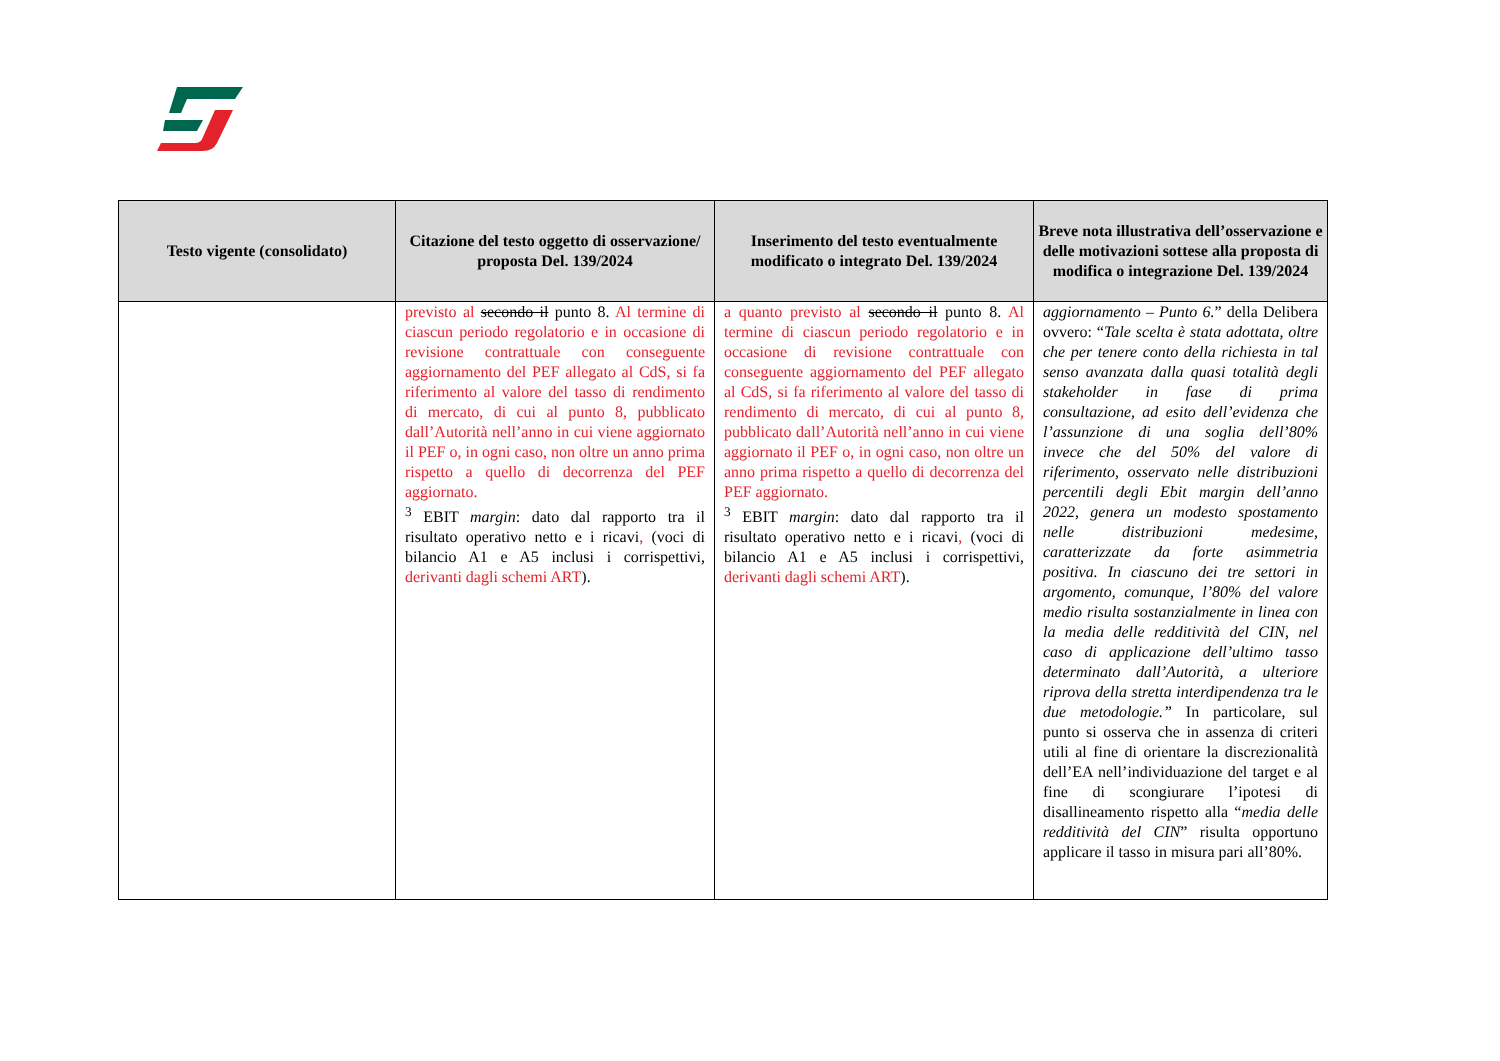| Testo vigente (consolidato) | Citazione del testo oggetto di osservazione/ proposta Del. 139/2024 | Inserimento del testo eventualmente modificato o integrato Del. 139/2024 | Breve nota illustrativa dell’osservazione e delle motivazioni sottese alla proposta di modifica o integrazione Del. 139/2024 |
| --- | --- | --- | --- |
| | previsto al secondo il punto 8. Al termine di ciascun periodo regolatorio e in occasione di revisione contrattuale con conseguente aggiornamento del PEF allegato al CdS, si fa riferimento al valore del tasso di rendimento di mercato, di cui al punto 8, pubblicato dall’Autorità nell’anno in cui viene aggiornato il PEF o, in ogni caso, non oltre un anno prima rispetto a quello di decorrenza del PEF aggiornato. <sup>3</sup> EBIT margin : dato dal rapporto tra il risultato operativo netto e i ricavi , (voci di bilancio A1 e A5 inclusi i corrispettivi, derivanti dagli schemi ART ). | a quanto previsto al secondo il punto 8. Al termine di ciascun periodo regolatorio e in occasione di revisione contrattuale con conseguente aggiornamento del PEF allegato al CdS, si fa riferimento al valore del tasso di rendimento di mercato, di cui al punto 8, pubblicato dall’Autorità nell’anno in cui viene aggiornato il PEF o, in ogni caso, non oltre un anno prima rispetto a quello di decorrenza del PEF aggiornato. <sup>3</sup> EBIT margin : dato dal rapporto tra il risultato operativo netto e i ricavi , (voci di bilancio A1 e A5 inclusi i corrispettivi, derivanti dagli schemi ART ). | aggiornamento – Punto 6. ” della Delibera ovvero: “ Tale scelta è stata adottata, oltre che per tenere conto della richiesta in tal senso avanzata dalla quasi totalità degli stakeholder in fase di prima consultazione, ad esito dell’evidenza che l’assunzione di una soglia dell’80% invece che del 50% del valore di riferimento, osservato nelle distribuzioni percentili degli Ebit margin dell’anno 2022, genera un modesto spostamento nelle distribuzioni medesime, caratterizzate da forte asimmetria positiva. In ciascuno dei tre settori in argomento, comunque, l’80% del valore medio risulta sostanzialmente in linea con la media delle redditività del CIN, nel caso di applicazione dell’ultimo tasso determinato dall’Autorità, a ulteriore riprova della stretta interdipendenza tra le due metodologie.” In particolare, sul punto si osserva che in assenza di criteri utili al fine di orientare la discrezionalità dell’EA nell’individuazione del target e al fine di scongiurare l’ipotesi di disallineamento rispetto alla “ media delle redditività del CIN ” risulta opportuno applicare il tasso in misura pari all’80%. |